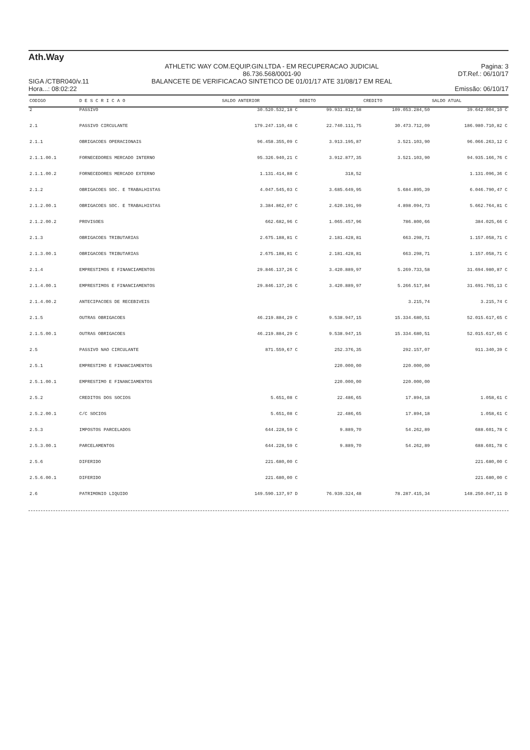Ath.Way
SIGA /CTBR040/v.11
Hora...: 08:02:22
ATHLETIC WAY COM.EQUIP.GIN.LTDA - EM RECUPERACAO JUDICIAL
86.736.568/0001-90
BALANCETE DE VERIFICACAO SINTETICO DE 01/01/17 ATE 31/08/17 EM REAL
Pagina: 3
DT.Ref.: 06/10/17
Emissão: 06/10/17
| CODIGO | D E S C R I C A O | SALDO ANTERIOR | DEBITO | CREDITO | SALDO ATUAL |
| --- | --- | --- | --- | --- | --- |
| 2 | PASSIVO | 30.520.532,18 C | 99.931.812,58 | 109.053.284,50 | 39.642.004,10 C |
| 2.1 | PASSIVO CIRCULANTE | 179.247.110,48 C | 22.740.111,75 | 30.473.712,09 | 186.980.710,82 C |
| 2.1.1 | OBRIGACOES OPERACIONAIS | 96.458.355,09 C | 3.913.195,87 | 3.521.103,90 | 96.066.263,12 C |
| 2.1.1.00.1 | FORNECEDORES MERCADO INTERNO | 95.326.940,21 C | 3.912.877,35 | 3.521.103,90 | 94.935.166,76 C |
| 2.1.1.00.2 | FORNECEDORES MERCADO EXTERNO | 1.131.414,88 C | 318,52 | | 1.131.096,36 C |
| 2.1.2 | OBRIGACOES SOC. E TRABALHISTAS | 4.047.545,03 C | 3.685.649,95 | 5.684.895,39 | 6.046.790,47 C |
| 2.1.2.00.1 | OBRIGACOES SOC. E TRABALHISTAS | 3.384.862,07 C | 2.620.191,99 | 4.898.094,73 | 5.662.764,81 C |
| 2.1.2.00.2 | PROVISOES | 662.682,96 C | 1.065.457,96 | 786.800,66 | 384.025,66 C |
| 2.1.3 | OBRIGACOES TRIBUTARIAS | 2.675.188,81 C | 2.181.428,81 | 663.298,71 | 1.157.058,71 C |
| 2.1.3.00.1 | OBRIGACOES TRIBUTARIAS | 2.675.188,81 C | 2.181.428,81 | 663.298,71 | 1.157.058,71 C |
| 2.1.4 | EMPRESTIMOS E FINANCIAMENTOS | 29.846.137,26 C | 3.420.889,97 | 5.269.733,58 | 31.694.980,87 C |
| 2.1.4.00.1 | EMPRESTIMOS E FINANCIAMENTOS | 29.846.137,26 C | 3.420.889,97 | 5.266.517,84 | 31.691.765,13 C |
| 2.1.4.00.2 | ANTECIPACOES DE RECEBIVEIS | | | 3.215,74 | 3.215,74 C |
| 2.1.5 | OUTRAS OBRIGACOES | 46.219.884,29 C | 9.538.947,15 | 15.334.680,51 | 52.015.617,65 C |
| 2.1.5.00.1 | OUTRAS OBRIGACOES | 46.219.884,29 C | 9.538.947,15 | 15.334.680,51 | 52.015.617,65 C |
| 2.5 | PASSIVO NAO CIRCULANTE | 871.559,67 C | 252.376,35 | 292.157,07 | 911.340,39 C |
| 2.5.1 | EMPRESTIMO E FINANCIAMENTOS | | 220.000,00 | 220.000,00 | |
| 2.5.1.00.1 | EMPRESTIMO E FINANCIAMENTOS | | 220.000,00 | 220.000,00 | |
| 2.5.2 | CREDITOS DOS SOCIOS | 5.651,08 C | 22.486,65 | 17.894,18 | 1.058,61 C |
| 2.5.2.00.1 | C/C SOCIOS | 5.651,08 C | 22.486,65 | 17.894,18 | 1.058,61 C |
| 2.5.3 | IMPOSTOS PARCELADOS | 644.228,59 C | 9.889,70 | 54.262,89 | 688.601,78 C |
| 2.5.3.00.1 | PARCELAMENTOS | 644.228,59 C | 9.889,70 | 54.262,89 | 688.601,78 C |
| 2.5.6 | DIFERIDO | 221.680,00 C | | | 221.680,00 C |
| 2.5.6.00.1 | DIFERIDO | 221.680,00 C | | | 221.680,00 C |
| 2.6 | PATRIMONIO LIQUIDO | 149.590.137,97 D | 76.939.324,48 | 78.287.415,34 | 148.250.047,11 D |